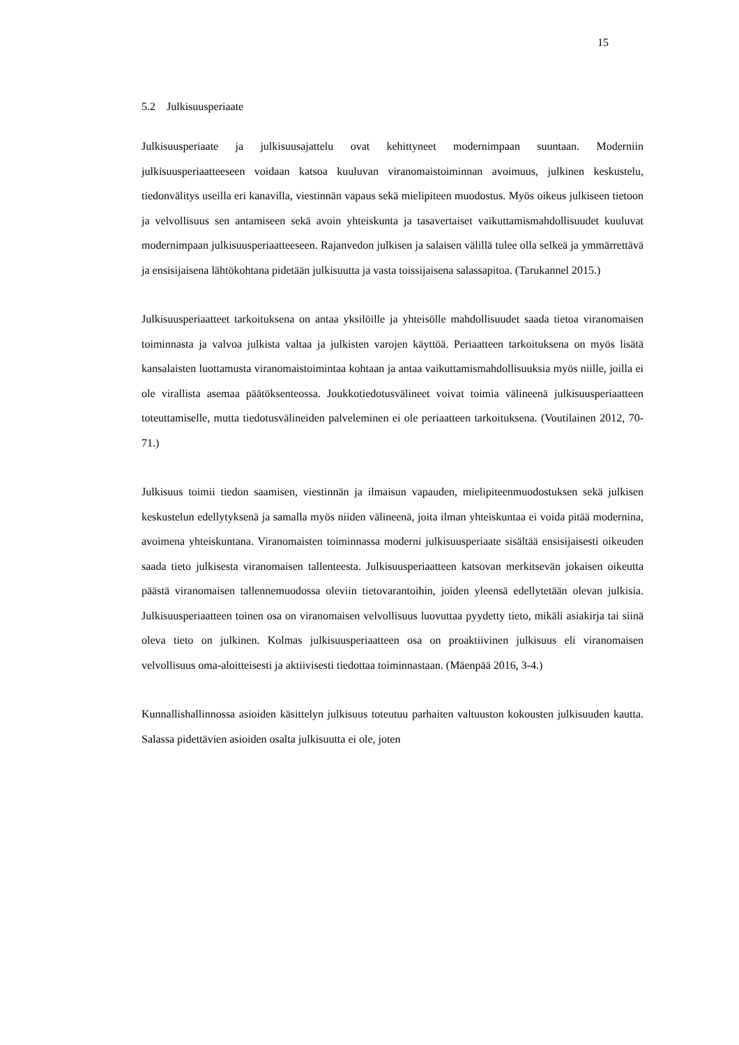15
5.2 Julkisuusperiaate
Julkisuusperiaate ja julkisuusajattelu ovat kehittyneet modernimpaan suuntaan. Moderniin julkisuusperiaatteeseen voidaan katsoa kuuluvan viranomaistoiminnan avoimuus, julkinen keskustelu, tiedonvälitys useilla eri kanavilla, viestinnän vapaus sekä mielipiteen muodostus. Myös oikeus julkiseen tietoon ja velvollisuus sen antamiseen sekä avoin yhteiskunta ja tasavertaiset vaikuttamismahdollisuudet kuuluvat modernimpaan julkisuusperiaatteeseen. Rajanvedon julkisen ja salaisen välillä tulee olla selkeä ja ymmärrettävä ja ensisijaisena lähtökohtana pidetään julkisuutta ja vasta toissijaisena salassapitoa. (Tarukannel 2015.)
Julkisuusperiaatteet tarkoituksena on antaa yksilöille ja yhteisölle mahdollisuudet saada tietoa viranomaisen toiminnasta ja valvoa julkista valtaa ja julkisten varojen käyttöä. Periaatteen tarkoituksena on myös lisätä kansalaisten luottamusta viranomaistoimintaa kohtaan ja antaa vaikuttamismahdollisuuksia myös niille, joilla ei ole virallista asemaa päätöksenteossa. Joukkotiedotusvälineet voivat toimia välineenä julkisuusperiaatteen toteuttamiselle, mutta tiedotusvälineiden palveleminen ei ole periaatteen tarkoituksena. (Voutilainen 2012, 70-71.)
Julkisuus toimii tiedon saamisen, viestinnän ja ilmaisun vapauden, mielipiteenmuodostuksen sekä julkisen keskustelun edellytyksenä ja samalla myös niiden välineenä, joita ilman yhteiskuntaa ei voida pitää modernina, avoimena yhteiskuntana. Viranomaisten toiminnassa moderni julkisuusperiaate sisältää ensisijaisesti oikeuden saada tieto julkisesta viranomaisen tallenteesta. Julkisuusperiaatteen katsovan merkitsevän jokaisen oikeutta päästä viranomaisen tallennemuodossa oleviin tietovarantoihin, joiden yleensä edellytetään olevan julkisia. Julkisuusperiaatteen toinen osa on viranomaisen velvollisuus luovuttaa pyydetty tieto, mikäli asiakirja tai siinä oleva tieto on julkinen. Kolmas julkisuusperiaatteen osa on proaktiivinen julkisuus eli viranomaisen velvollisuus oma-aloitteisesti ja aktiivisesti tiedottaa toiminnastaan. (Mäenpää 2016, 3-4.)
Kunnallishallinnossa asioiden käsittelyn julkisuus toteutuu parhaiten valtuuston kokousten julkisuuden kautta. Salassa pidettävien asioiden osalta julkisuutta ei ole, joten